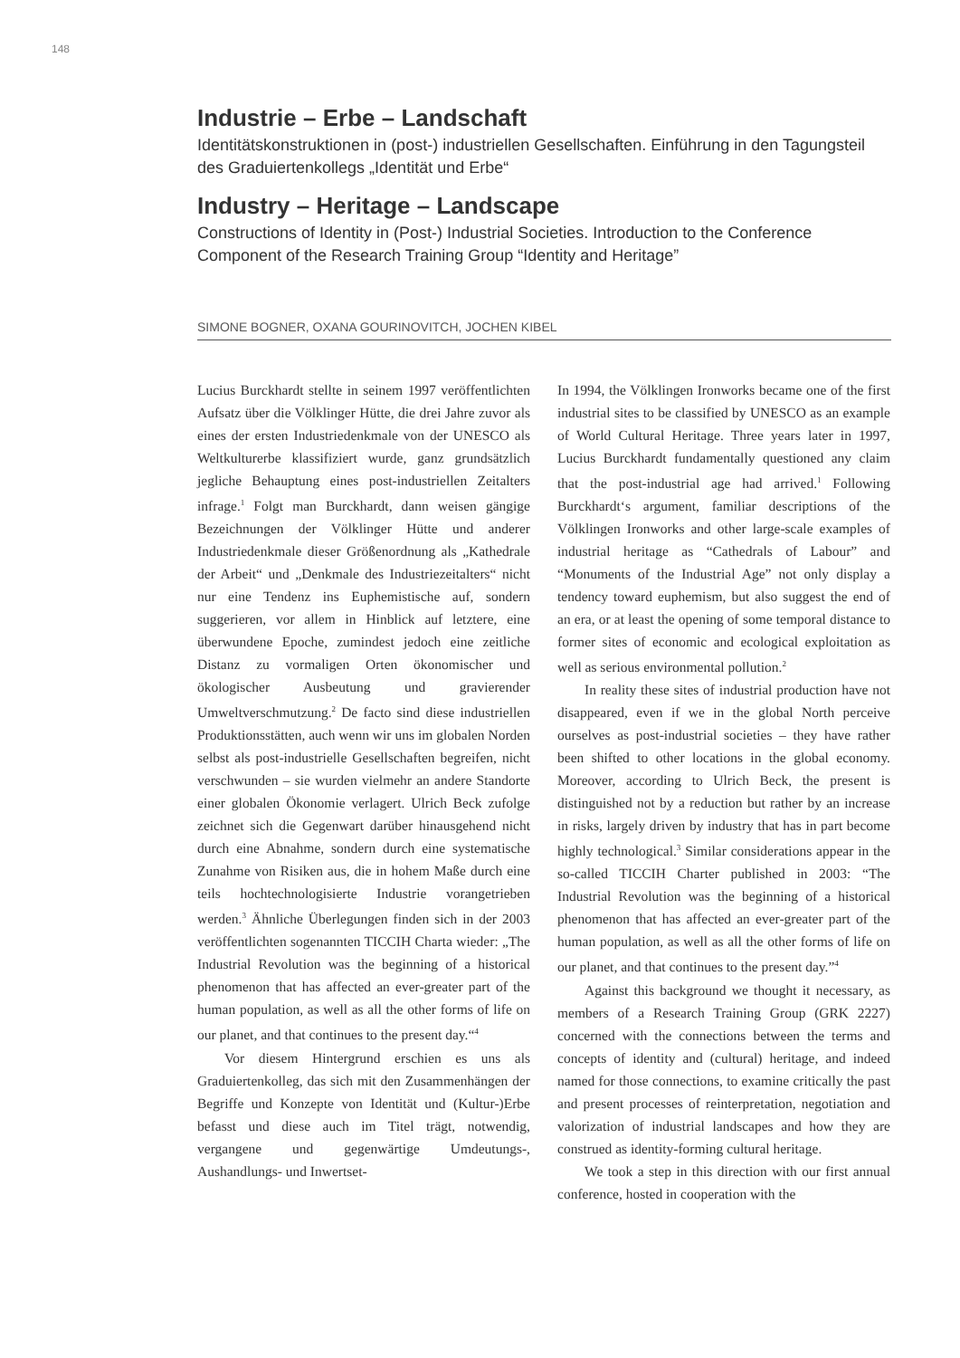148
Industrie – Erbe – Landschaft
Identitätskonstruktionen in (post-) industriellen Gesellschaften. Einführung in den Tagungsteil des Graduiertenkollegs „Identität und Erbe“
Industry – Heritage – Landscape
Constructions of Identity in (Post-) Industrial Societies. Introduction to the Conference Component of the Research Training Group “Identity and Heritage”
SIMONE BOGNER, OXANA GOURINOVITCH, JOCHEN KIBEL
Lucius Burckhardt stellte in seinem 1997 veröffentlichten Aufsatz über die Völklinger Hütte, die drei Jahre zuvor als eines der ersten Industriedenkmale von der UNESCO als Weltkulturerbe klassifiziert wurde, ganz grundsätzlich jegliche Behauptung eines post-industriellen Zeitalters infrage.<sup>1</sup> Folgt man Burckhardt, dann weisen gängige Bezeichnungen der Völklinger Hütte und anderer Industriedenkmale dieser Größenordnung als „Kathedrale der Arbeit“ und „Denkmale des Industriezeitalters“ nicht nur eine Tendenz ins Euphemistische auf, sondern suggerieren, vor allem in Hinblick auf letztere, eine überwundene Epoche, zumindest jedoch eine zeitliche Distanz zu vormaligen Orten ökonomischer und ökologischer Ausbeutung und gravierender Umweltverschmutzung.<sup>2</sup> De facto sind diese industriellen Produktionsstätten, auch wenn wir uns im globalen Norden selbst als post-industrielle Gesellschaften begreifen, nicht verschwunden – sie wurden vielmehr an andere Standorte einer globalen Ökonomie verlagert. Ulrich Beck zufolge zeichnet sich die Gegenwart darüber hinausgehend nicht durch eine Abnahme, sondern durch eine systematische Zunahme von Risiken aus, die in hohem Maße durch eine teils hochtechnologisierte Industrie vorangetrieben werden.<sup>3</sup> Ähnliche Überlegungen finden sich in der 2003 veröffentlichten sogenannten TICCIH Charta wieder: „The Industrial Revolution was the beginning of a historical phenomenon that has affected an ever-greater part of the human population, as well as all the other forms of life on our planet, and that continues to the present day.“<sup>4</sup>
Vor diesem Hintergrund erschien es uns als Graduiertenkolleg, das sich mit den Zusammenhängen der Begriffe und Konzepte von Identität und (Kultur-)Erbe befasst und diese auch im Titel trägt, notwendig, vergangene und gegenwärtige Umdeutungs-, Aushandlungs- und Inwertset-
In 1994, the Völklingen Ironworks became one of the first industrial sites to be classified by UNESCO as an example of World Cultural Heritage. Three years later in 1997, Lucius Burckhardt fundamentally questioned any claim that the post-industrial age had arrived.<sup>1</sup> Following Burckhardt‘s argument, familiar descriptions of the Völklingen Ironworks and other large-scale examples of industrial heritage as “Cathedrals of Labour” and “Monuments of the Industrial Age” not only display a tendency toward euphemism, but also suggest the end of an era, or at least the opening of some temporal distance to former sites of economic and ecological exploitation as well as serious environmental pollution.<sup>2</sup>
In reality these sites of industrial production have not disappeared, even if we in the global North perceive ourselves as post-industrial societies – they have rather been shifted to other locations in the global economy. Moreover, according to Ulrich Beck, the present is distinguished not by a reduction but rather by an increase in risks, largely driven by industry that has in part become highly technological.<sup>3</sup> Similar considerations appear in the so-called TICCIH Charter published in 2003: “The Industrial Revolution was the beginning of a historical phenomenon that has affected an ever-greater part of the human population, as well as all the other forms of life on our planet, and that continues to the present day.”<sup>4</sup>
Against this background we thought it necessary, as members of a Research Training Group (GRK 2227) concerned with the connections between the terms and concepts of identity and (cultural) heritage, and indeed named for those connections, to examine critically the past and present processes of reinterpretation, negotiation and valorization of industrial landscapes and how they are construed as identity-forming cultural heritage.
We took a step in this direction with our first annual conference, hosted in cooperation with the